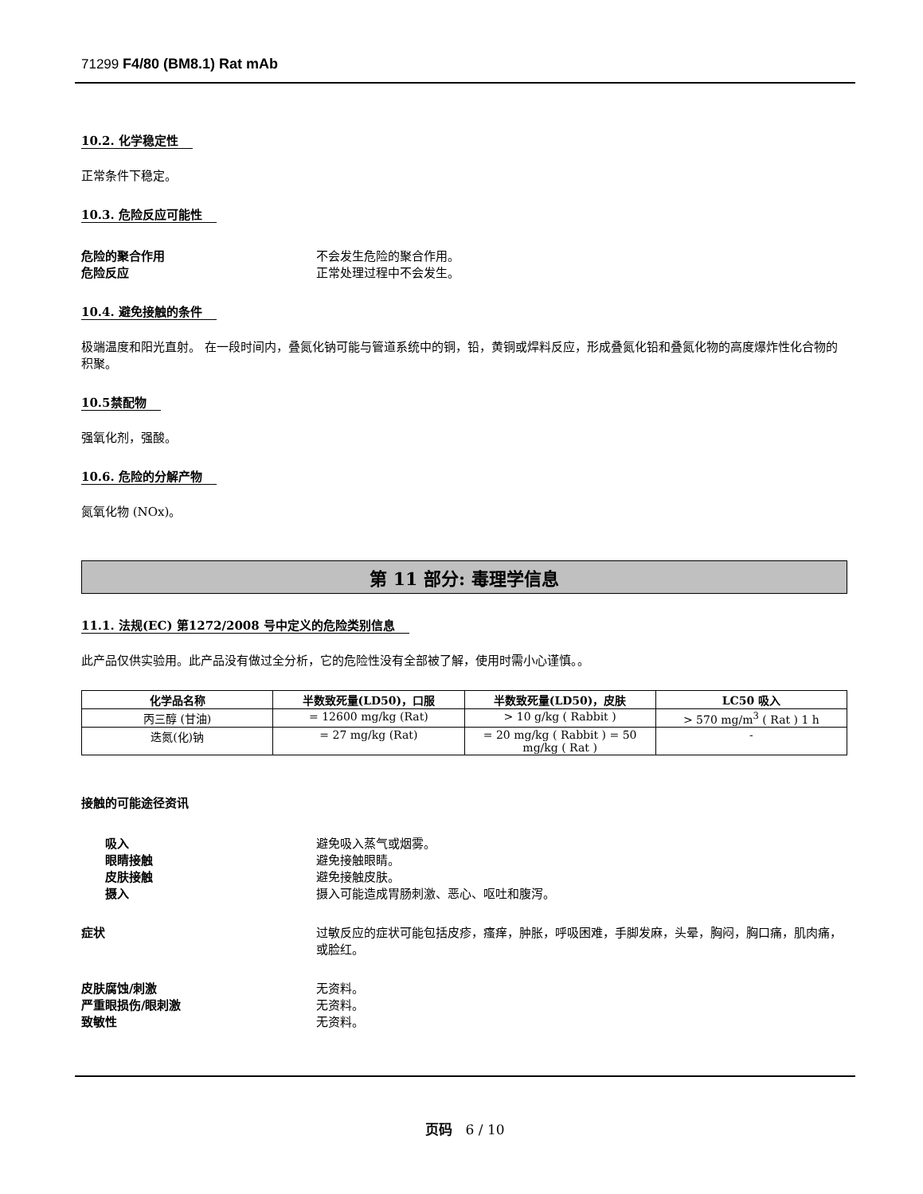71299 F4/80 (BM8.1) Rat mAb
10.2. 化学稳定性
正常条件下稳定。
10.3. 危险反应可能性
危险的聚合作用 不会发生危险的聚合作用。
危险反应 正常处理过程中不会发生。
10.4. 避免接触的条件
极端温度和阳光直射。 在一段时间内，叠氮化钠可能与管道系统中的铜，铅，黄铜或焊料反应，形成叠氮化铅和叠氮化物的高度爆炸性化合物的积聚。
10.5禁配物
强氧化剂，强酸。
10.6. 危险的分解产物
氮氧化物 (NOx)。
第 11 部分: 毒理学信息
11.1. 法规(EC) 第1272/2008 号中定义的危险类别信息
此产品仅供实验用。此产品没有做过全分析，它的危险性没有全部被了解，使用时需小心谨慎。。
| 化学品名称 | 半数致死量(LD50)，口服 | 半数致死量(LD50)，皮肤 | LC50 吸入 |
| --- | --- | --- | --- |
| 丙三醇 (甘油) | = 12600 mg/kg (Rat) | > 10 g/kg ( Rabbit ) | > 570 mg/m<sup>3</sup> ( Rat ) 1 h |
| 迭氮(化)钠 | = 27 mg/kg (Rat) | = 20 mg/kg ( Rabbit ) = 50 mg/kg ( Rat ) | - |
接触的可能途径资讯
吸入 避免吸入蒸气或烟雾。
眼睛接触 避免接触眼睛。
皮肤接触 避免接触皮肤。
摄入 摄入可能造成胃肠刺激、恶心、呕吐和腹泻。
症状 过敏反应的症状可能包括皮疹，瘙痒，肿胀，呼吸困难，手脚发麻，头晕，胸闷，胸口痛，肌肉痛，或脸红。
皮肤腐蚀/刺激 无资料。
严重眼损伤/眼刺激 无资料。
致敏性 无资料。
页码 6 / 10